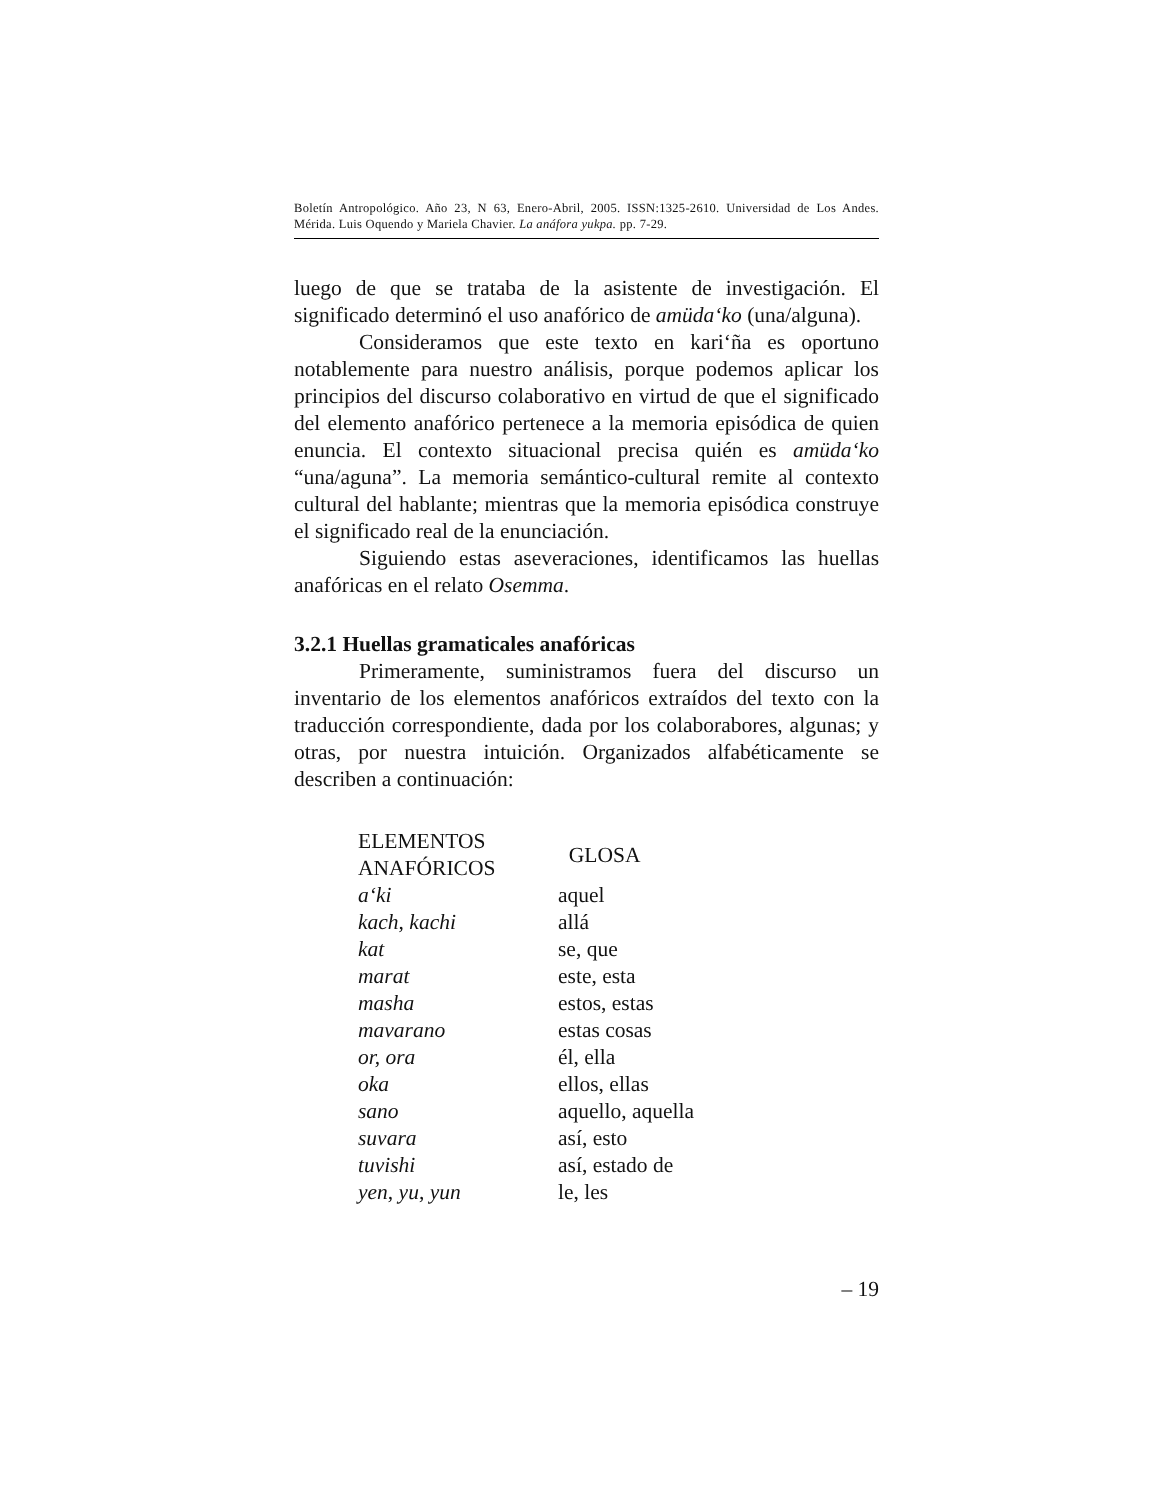Boletín Antropológico. Año 23, N 63, Enero-Abril, 2005. ISSN:1325-2610. Universidad de Los Andes. Mérida. Luis Oquendo y Mariela Chavier. La anáfora yukpa. pp. 7-29.
luego de que se trataba de la asistente de investigación. El significado determinó el uso anafórico de amüda‘ko (una/alguna).
Consideramos que este texto en kari‘ña es oportuno notablemente para nuestro análisis, porque podemos aplicar los principios del discurso colaborativo en virtud de que el significado del elemento anafórico pertenece a la memoria episódica de quien enuncia. El contexto situacional precisa quién es amüda‘ko “una/aguna”. La memoria semántico-cultural remite al contexto cultural del hablante; mientras que la memoria episódica construye el significado real de la enunciación.
Siguiendo estas aseveraciones, identificamos las huellas anafóricas en el relato Osemma.
3.2.1 Huellas gramaticales anafóricas
Primeramente, suministramos fuera del discurso un inventario de los elementos anafóricos extraídos del texto con la traducción correspondiente, dada por los colaborabores, algunas; y otras, por nuestra intuición. Organizados alfabéticamente se describen a continuación:
| ELEMENTOS ANAFÓRICOS | GLOSA |
| --- | --- |
| a‘ki | aquel |
| kach, kachi | allá |
| kat | se, que |
| marat | este, esta |
| masha | estos, estas |
| mavarano | estas cosas |
| or, ora | él, ella |
| oka | ellos, ellas |
| sano | aquello, aquella |
| suvara | así, esto |
| tuvishi | así, estado de |
| yen, yu, yun | le, les |
– 19